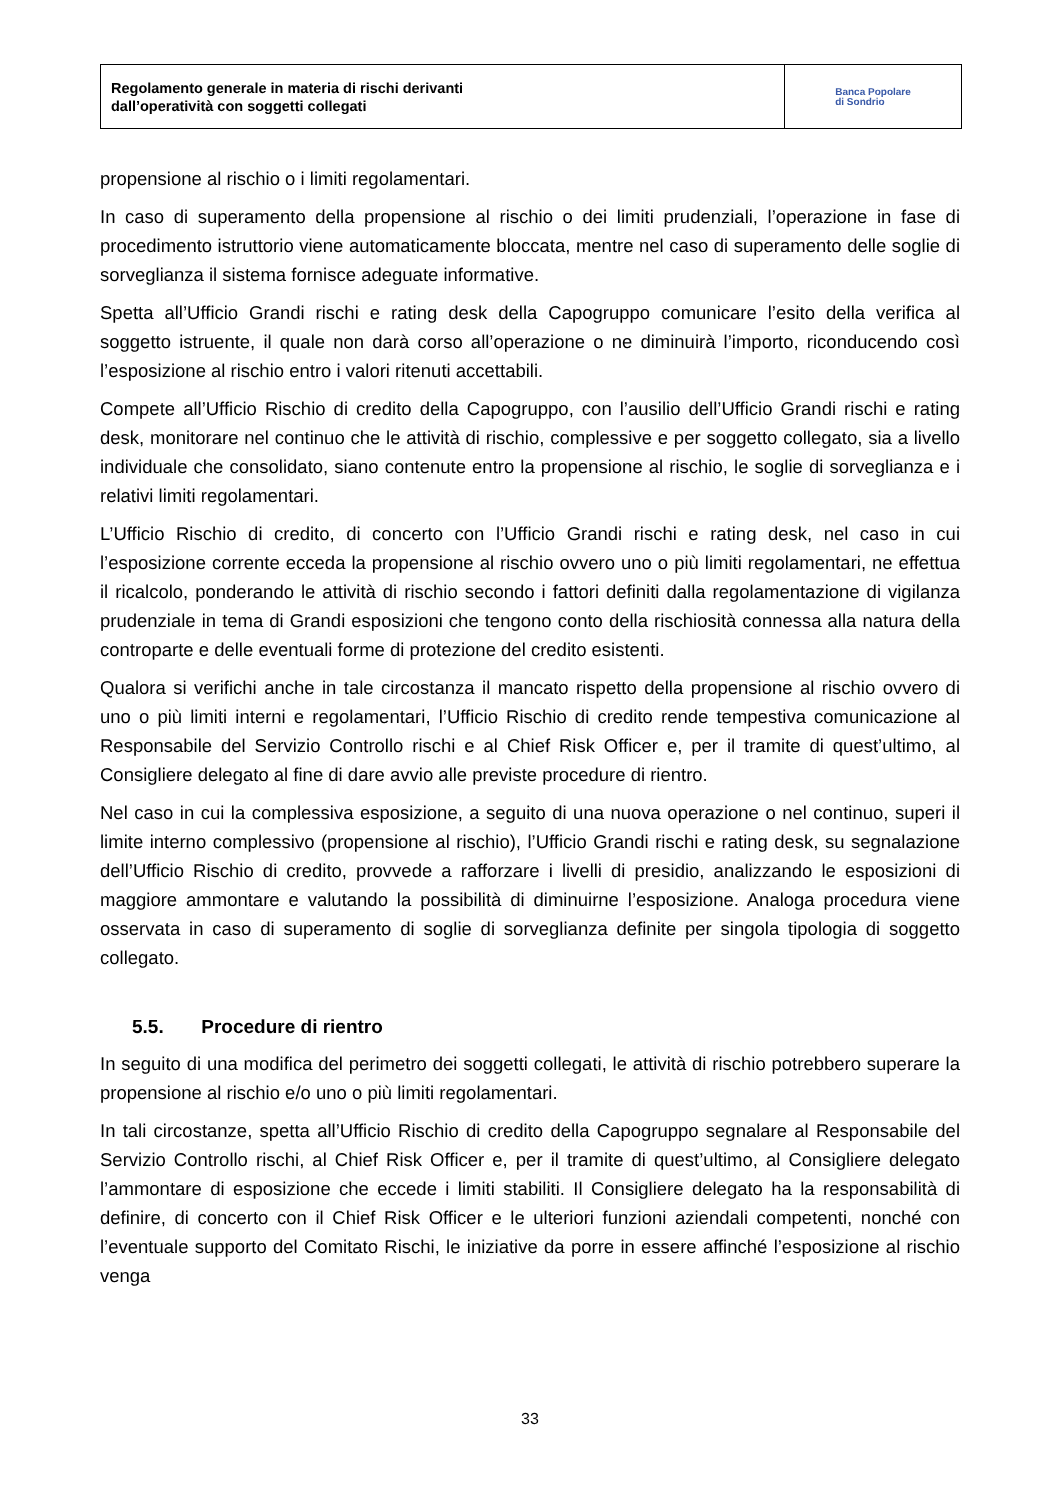Regolamento generale in materia di rischi derivanti
dall’operatività con soggetti collegati
Banca Popolare
di Sondrio
propensione al rischio o i limiti regolamentari.
In caso di superamento della propensione al rischio o dei limiti prudenziali, l’operazione in fase di procedimento istruttorio viene automaticamente bloccata, mentre nel caso di superamento delle soglie di sorveglianza il sistema fornisce adeguate informative.
Spetta all’Ufficio Grandi rischi e rating desk della Capogruppo comunicare l’esito della verifica al soggetto istruente, il quale non darà corso all’operazione o ne diminuirà l’importo, riconducendo così l’esposizione al rischio entro i valori ritenuti accettabili.
Compete all’Ufficio Rischio di credito della Capogruppo, con l’ausilio dell’Ufficio Grandi rischi e rating desk, monitorare nel continuo che le attività di rischio, complessive e per soggetto collegato, sia a livello individuale che consolidato, siano contenute entro la propensione al rischio, le soglie di sorveglianza e i relativi limiti regolamentari.
L’Ufficio Rischio di credito, di concerto con l’Ufficio Grandi rischi e rating desk, nel caso in cui l’esposizione corrente ecceda la propensione al rischio ovvero uno o più limiti regolamentari, ne effettua il ricalcolo, ponderando le attività di rischio secondo i fattori definiti dalla regolamentazione di vigilanza prudenziale in tema di Grandi esposizioni che tengono conto della rischiosità connessa alla natura della controparte e delle eventuali forme di protezione del credito esistenti.
Qualora si verifichi anche in tale circostanza il mancato rispetto della propensione al rischio ovvero di uno o più limiti interni e regolamentari, l’Ufficio Rischio di credito rende tempestiva comunicazione al Responsabile del Servizio Controllo rischi e al Chief Risk Officer e, per il tramite di quest’ultimo, al Consigliere delegato al fine di dare avvio alle previste procedure di rientro.
Nel caso in cui la complessiva esposizione, a seguito di una nuova operazione o nel continuo, superi il limite interno complessivo (propensione al rischio), l’Ufficio Grandi rischi e rating desk, su segnalazione dell’Ufficio Rischio di credito, provvede a rafforzare i livelli di presidio, analizzando le esposizioni di maggiore ammontare e valutando la possibilità di diminuirne l’esposizione. Analoga procedura viene osservata in caso di superamento di soglie di sorveglianza definite per singola tipologia di soggetto collegato.
5.5. Procedure di rientro
In seguito di una modifica del perimetro dei soggetti collegati, le attività di rischio potrebbero superare la propensione al rischio e/o uno o più limiti regolamentari.
In tali circostanze, spetta all’Ufficio Rischio di credito della Capogruppo segnalare al Responsabile del Servizio Controllo rischi, al Chief Risk Officer e, per il tramite di quest’ultimo, al Consigliere delegato l’ammontare di esposizione che eccede i limiti stabiliti. Il Consigliere delegato ha la responsabilità di definire, di concerto con il Chief Risk Officer e le ulteriori funzioni aziendali competenti, nonché con l’eventuale supporto del Comitato Rischi, le iniziative da porre in essere affinché l’esposizione al rischio venga
33